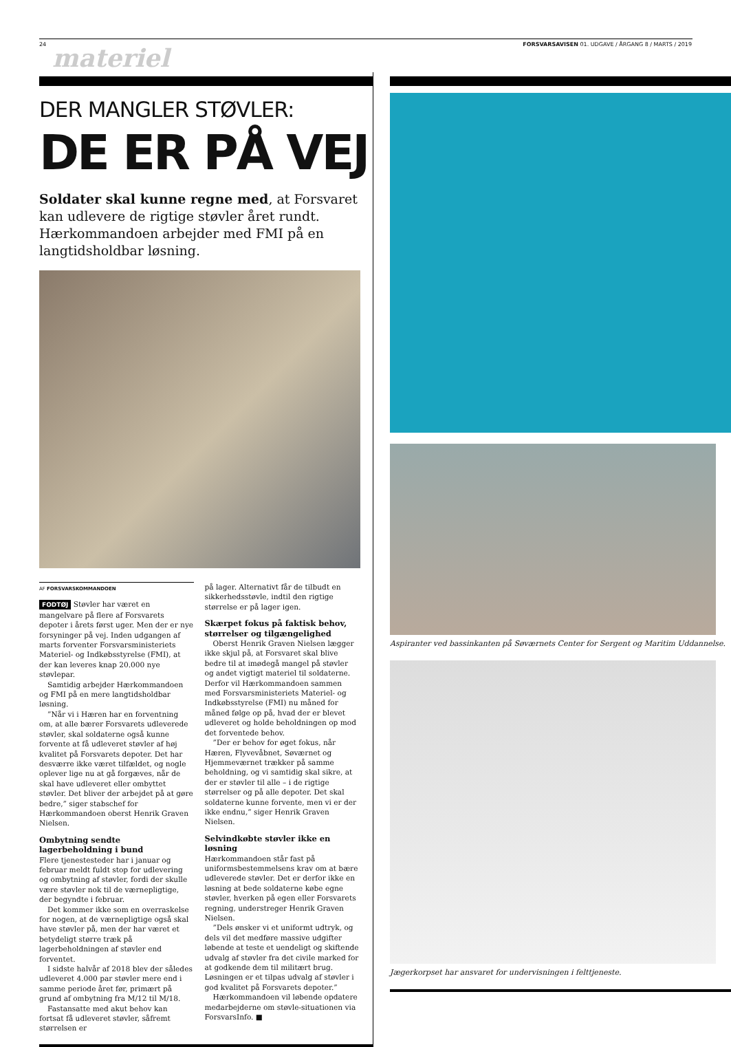24 FORSVARSAVISEN 01. UDGAVE / ÅRGANG 8 / MARTS / 2019
materiel
DER MANGLER STØVLER:
DE ER PÅ VEJ
Soldater skal kunne regne med, at Forsvaret kan udlevere de rigtige støvler året rundt. Hærkommandoen arbejder med FMI på en langtidsholdbar løsning.
AF FORSVARSKOMMANDOEN
FODTØJ Støvler har været en mangelvare på flere af Forsvarets depoter i årets først uger. Men der er nye forsyninger på vej. Inden udgangen af marts forventer Forsvarsministeriets Materiel- og Indkøbsstyrelse (FMI), at der kan leveres knap 20.000 nye støvlepar.
Samtidig arbejder Hærkommandoen og FMI på en mere langtidsholdbar løsning.
”Når vi i Hæren har en forventning om, at alle bærer Forsvarets udleverede støvler, skal soldaterne også kunne forvente at få udleveret støvler af høj kvalitet på Forsvarets depoter. Det har desværre ikke været tilfældet, og nogle oplever lige nu at gå forgæves, når de skal have udleveret eller ombyttet støvler. Det bliver der arbejdet på at gøre bedre,” siger stabschef for Hærkommandoen oberst Henrik Graven Nielsen.
Ombytning sendte lagerbeholdning i bund
Flere tjenestesteder har i januar og februar meldt fuldt stop for udlevering og ombytning af støvler, fordi der skulle være støvler nok til de værnepligtige, der begyndte i februar.
Det kommer ikke som en overraskelse for nogen, at de værnepligtige også skal have støvler på, men der har været et betydeligt større træk på lagerbeholdningen af støvler end forventet.
I sidste halvår af 2018 blev der således udleveret 4.000 par støvler mere end i samme periode året før, primært på grund af ombytning fra M/12 til M/18.
Fastansatte med akut behov kan fortsat få udleveret støvler, såfremt størrelsen er
på lager. Alternativt får de tilbudt en sikkerhedsstøvle, indtil den rigtige størrelse er på lager igen.
Skærpet fokus på faktisk behov, størrelser og tilgængelighed
Oberst Henrik Graven Nielsen lægger ikke skjul på, at Forsvaret skal blive bedre til at imødegå mangel på støvler og andet vigtigt materiel til soldaterne. Derfor vil Hærkommandoen sammen med Forsvarsministeriets Materiel- og Indkøbsstyrelse (FMI) nu måned for måned følge op på, hvad der er blevet udleveret og holde beholdningen op mod det forventede behov.
”Der er behov for øget fokus, når Hæren, Flyvevåbnet, Søværnet og Hjemmeværnet trækker på samme beholdning, og vi samtidig skal sikre, at der er støvler til alle – i de rigtige størrelser og på alle depoter. Det skal soldaterne kunne forvente, men vi er der ikke endnu,” siger Henrik Graven Nielsen.
Selvindkøbte støvler ikke en løsning
Hærkommandoen står fast på uniformsbestemmelsens krav om at bære udleverede støvler. Det er derfor ikke en løsning at bede soldaterne købe egne støvler, hverken på egen eller Forsvarets regning, understreger Henrik Graven Nielsen.
”Dels ønsker vi et uniformt udtryk, og dels vil det medføre massive udgifter løbende at teste et uendeligt og skiftende udvalg af støvler fra det civile marked for at godkende dem til militært brug. Løsningen er et tilpas udvalg af støvler i god kvalitet på Forsvarets depoter.”
Hærkommandoen vil løbende opdatere medarbejderne om støvle-situationen via ForsvarsInfo. ■
Aspiranter ved bassinkanten på Søværnets Center for Sergent og Maritim Uddannelse.
Jægerkorpset har ansvaret for undervisningen i felttjeneste.